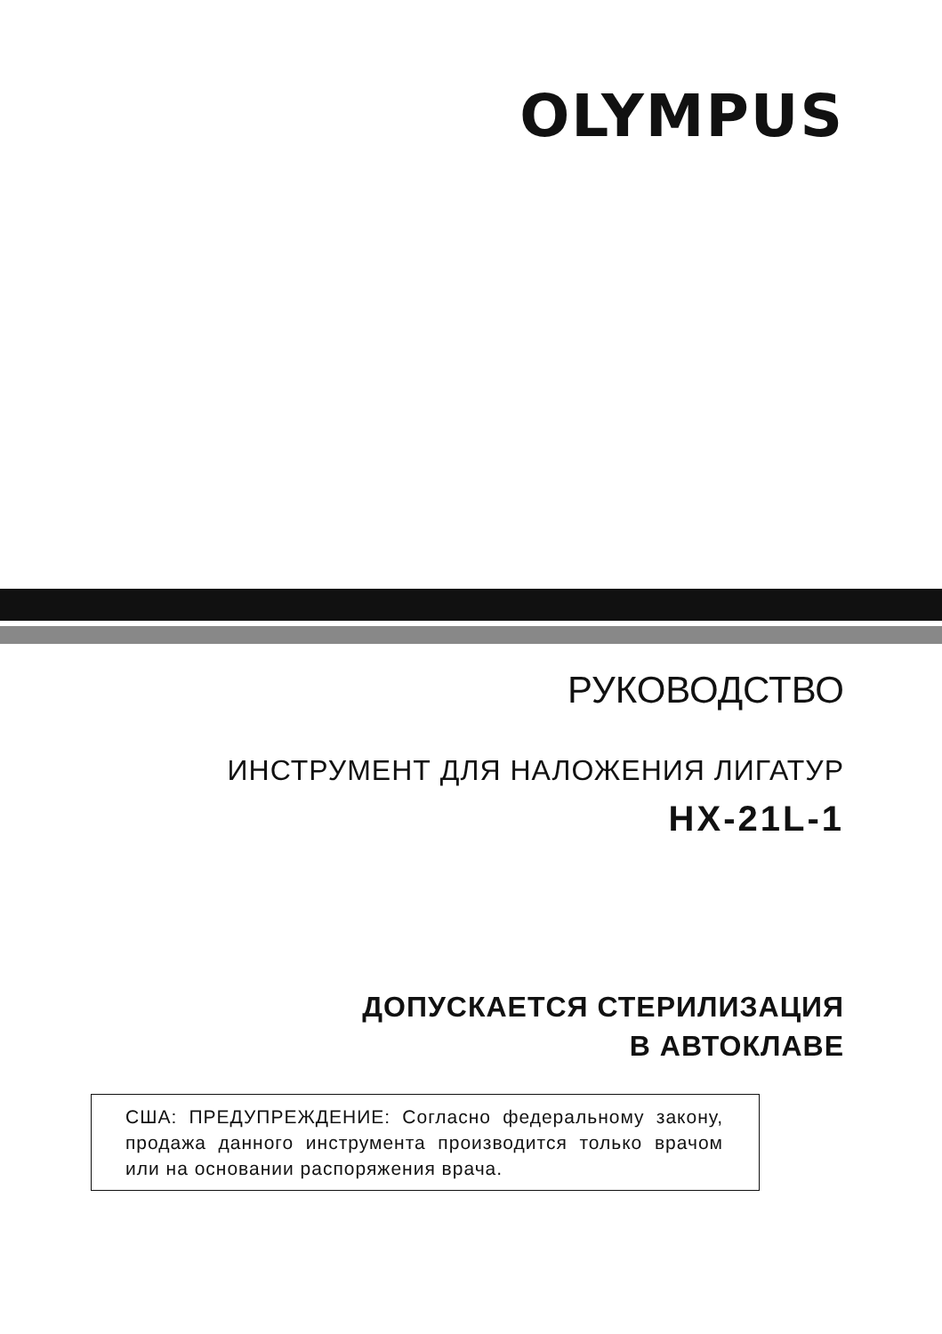OLYMPUS
РУКОВОДСТВО
ИНСТРУМЕНТ ДЛЯ НАЛОЖЕНИЯ ЛИГАТУР
HX-21L-1
ДОПУСКАЕТСЯ СТЕРИЛИЗАЦИЯ
В АВТОКЛАВЕ
США: ПРЕДУПРЕЖДЕНИЕ: Согласно федеральному закону, продажа данного инструмента производится только врачом или на основании распоряжения врача.